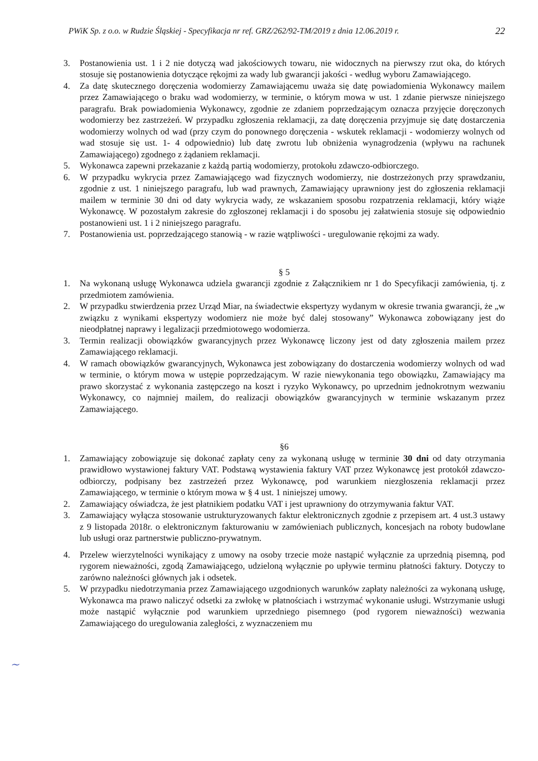PWiK Sp. z o.o. w Rudzie Śląskiej - Specyfikacja nr ref. GRZ/262/92-TM/2019 z dnia 12.06.2019 r. 22
3. Postanowienia ust. 1 i 2 nie dotyczą wad jakościowych towaru, nie widocznych na pierwszy rzut oka, do których stosuje się postanowienia dotyczące rękojmi za wady lub gwarancji jakości - według wyboru Zamawiającego.
4. Za datę skutecznego doręczenia wodomierzy Zamawiającemu uważa się datę powiadomienia Wykonawcy mailem przez Zamawiającego o braku wad wodomierzy, w terminie, o którym mowa w ust. 1 zdanie pierwsze niniejszego paragrafu. Brak powiadomienia Wykonawcy, zgodnie ze zdaniem poprzedzającym oznacza przyjęcie doręczonych wodomierzy bez zastrzeżeń. W przypadku zgłoszenia reklamacji, za datę doręczenia przyjmuje się datę dostarczenia wodomierzy wolnych od wad (przy czym do ponownego doręczenia - wskutek reklamacji - wodomierzy wolnych od wad stosuje się ust. 1- 4 odpowiednio) lub datę zwrotu lub obniżenia wynagrodzenia (wpływu na rachunek Zamawiającego) zgodnego z żądaniem reklamacji.
5. Wykonawca zapewni przekazanie z każdą partią wodomierzy, protokołu zdawczo-odbiorczego.
6. W przypadku wykrycia przez Zamawiającego wad fizycznych wodomierzy, nie dostrzeżonych przy sprawdzaniu, zgodnie z ust. 1 niniejszego paragrafu, lub wad prawnych, Zamawiający uprawniony jest do zgłoszenia reklamacji mailem w terminie 30 dni od daty wykrycia wady, ze wskazaniem sposobu rozpatrzenia reklamacji, który wiąże Wykonawcę. W pozostałym zakresie do zgłoszonej reklamacji i do sposobu jej załatwienia stosuje się odpowiednio postanowieni ust. 1 i 2 niniejszego paragrafu.
7. Postanowienia ust. poprzedzającego stanowią - w razie wątpliwości - uregulowanie rękojmi za wady.
§ 5
1. Na wykonaną usługę Wykonawca udziela gwarancji zgodnie z Załącznikiem nr 1 do Specyfikacji zamówienia, tj. z przedmiotem zamówienia.
2. W przypadku stwierdzenia przez Urząd Miar, na świadectwie ekspertyzy wydanym w okresie trwania gwarancji, że „w związku z wynikami ekspertyzy wodomierz nie może być dalej stosowany” Wykonawca zobowiązany jest do nieodpłatnej naprawy i legalizacji przedmiotowego wodomierza.
3. Termin realizacji obowiązków gwarancyjnych przez Wykonawcę liczony jest od daty zgłoszenia mailem przez Zamawiającego reklamacji.
4. W ramach obowiązków gwarancyjnych, Wykonawca jest zobowiązany do dostarczenia wodomierzy wolnych od wad w terminie, o którym mowa w ustępie poprzedzającym. W razie niewykonania tego obowiązku, Zamawiający ma prawo skorzystać z wykonania zastępczego na koszt i ryzyko Wykonawcy, po uprzednim jednokrotnym wezwaniu Wykonawcy, co najmniej mailem, do realizacji obowiązków gwarancyjnych w terminie wskazanym przez Zamawiającego.
§6
1. Zamawiający zobowiązuje się dokonać zapłaty ceny za wykonaną usługę w terminie 30 dni od daty otrzymania prawidłowo wystawionej faktury VAT. Podstawą wystawienia faktury VAT przez Wykonawcę jest protokół zdawczo-odbiorczy, podpisany bez zastrzeżeń przez Wykonawcę, pod warunkiem niezgłoszenia reklamacji przez Zamawiającego, w terminie o którym mowa w § 4 ust. 1 niniejszej umowy.
2. Zamawiający oświadcza, że jest płatnikiem podatku VAT i jest uprawniony do otrzymywania faktur VAT.
3. Zamawiający wyłącza stosowanie ustrukturyzowanych faktur elektronicznych zgodnie z przepisem art. 4 ust.3 ustawy z 9 listopada 2018r. o elektronicznym fakturowaniu w zamówieniach publicznych, koncesjach na roboty budowlane lub usługi oraz partnerstwie publiczno-prywatnym.
4. Przelew wierzytelności wynikający z umowy na osoby trzecie może nastąpić wyłącznie za uprzednią pisemną, pod rygorem nieważności, zgodą Zamawiającego, udzieloną wyłącznie po upływie terminu płatności faktury. Dotyczy to zarówno należności głównych jak i odsetek.
5. W przypadku niedotrzymania przez Zamawiającego uzgodnionych warunków zapłaty należności za wykonaną usługę, Wykonawca ma prawo naliczyć odsetki za zwłokę w płatnościach i wstrzymać wykonanie usługi. Wstrzymanie usługi może nastąpić wyłącznie pod warunkiem uprzedniego pisemnego (pod rygorem nieważności) wezwania Zamawiającego do uregulowania zaległości, z wyznaczeniem mu
~